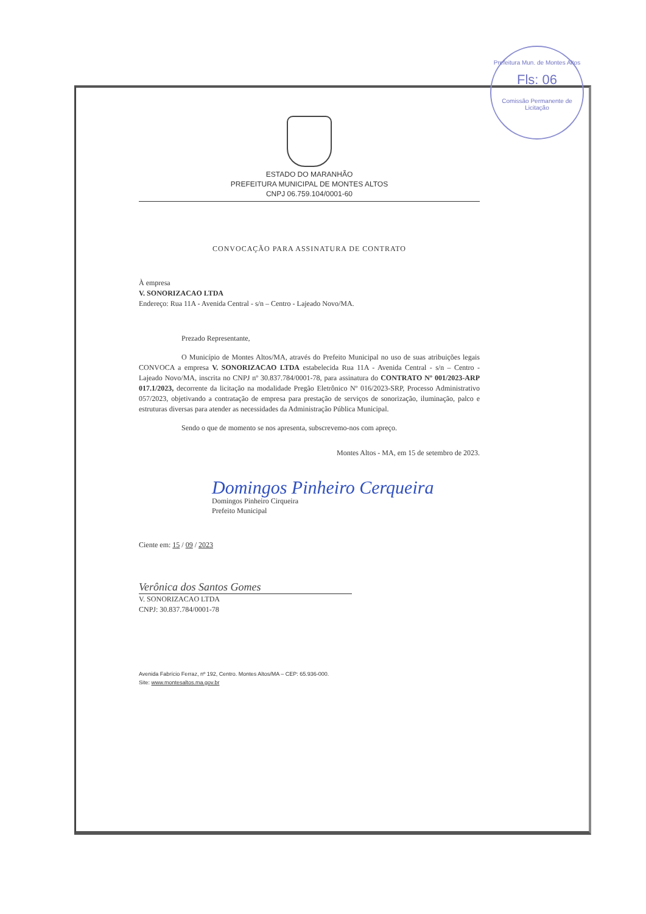Prefeitura Mun. de Montes Altos
Fls: 06
Comissão Permanente de Licitação
ESTADO DO MARANHÃO
PREFEITURA MUNICIPAL DE MONTES ALTOS
CNPJ 06.759.104/0001-60
CONVOCAÇÃO PARA ASSINATURA DE CONTRATO
À empresa
V. SONORIZACAO LTDA
Endereço: Rua 11A - Avenida Central - s/n – Centro - Lajeado Novo/MA.
Prezado Representante,
O Município de Montes Altos/MA, através do Prefeito Municipal no uso de suas atribuições legais CONVOCA a empresa V. SONORIZACAO LTDA estabelecida Rua 11A - Avenida Central - s/n – Centro - Lajeado Novo/MA, inscrita no CNPJ nº 30.837.784/0001-78, para assinatura do CONTRATO Nº 001/2023-ARP 017.1/2023, decorrente da licitação na modalidade Pregão Eletrônico Nº 016/2023-SRP, Processo Administrativo 057/2023, objetivando a contratação de empresa para prestação de serviços de sonorização, iluminação, palco e estruturas diversas para atender as necessidades da Administração Pública Municipal.
Sendo o que de momento se nos apresenta, subscrevemo-nos com apreço.
Montes Altos - MA, em 15 de setembro de 2023.
Domingos Pinheiro Cerqueira
Domingos Pinheiro Cirqueira
Prefeito Municipal
Ciente em: 15 / 09 / 2023
Verônica dos Santos Gomes
V. SONORIZACAO LTDA
CNPJ: 30.837.784/0001-78
Avenida Fabrício Ferraz, nº 192, Centro. Montes Altos/MA – CEP: 65.936-000.
Site: www.montesaltos.ma.gov.br